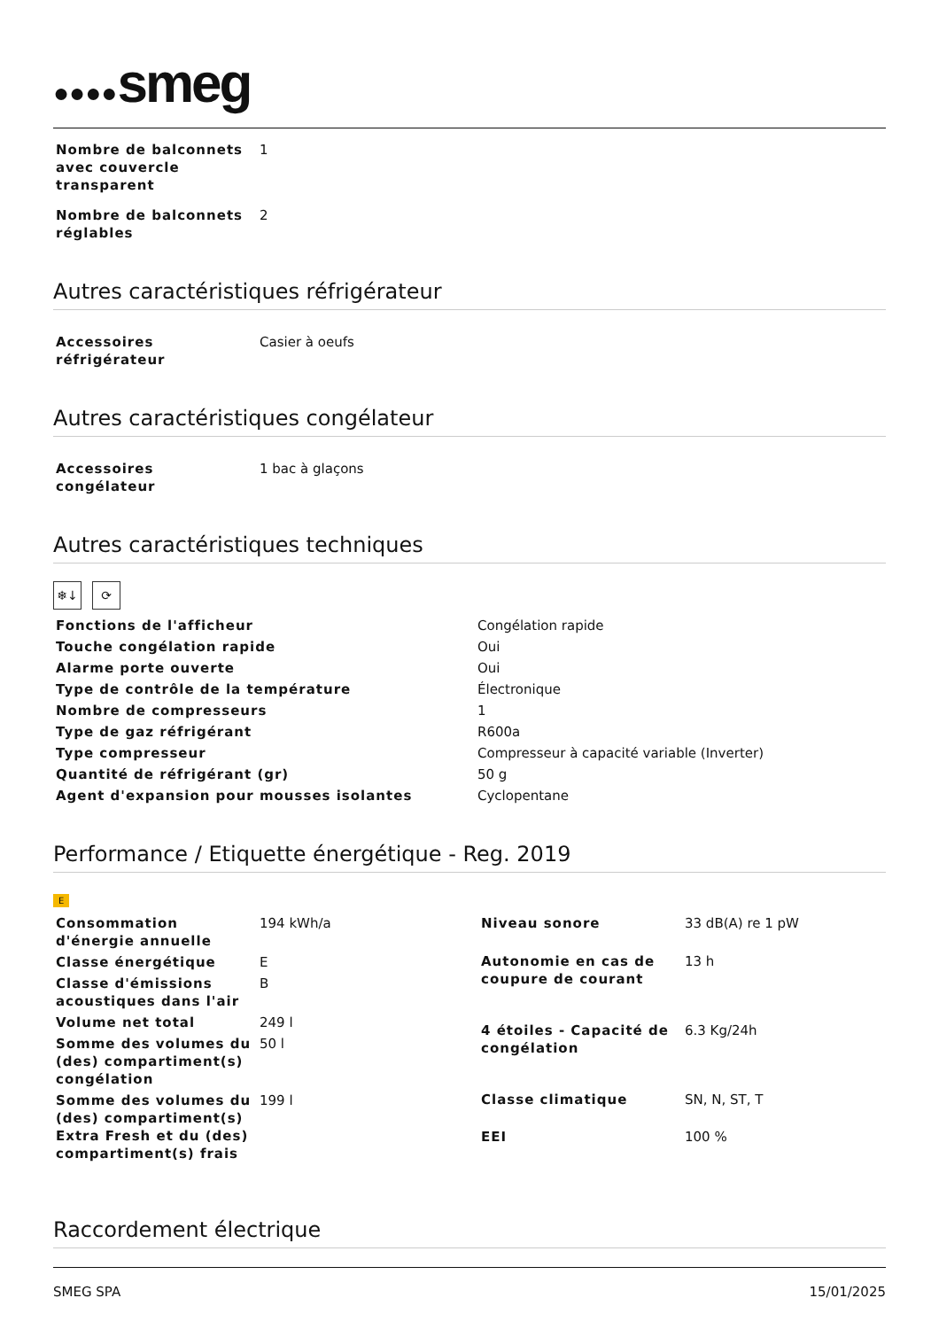●●●●smeg
| Nombre de balconnets avec couvercle transparent | 1 |
| Nombre de balconnets réglables | 2 |
Autres caractéristiques réfrigérateur
| Accessoires réfrigérateur | Casier à oeufs |
Autres caractéristiques congélateur
| Accessoires congélateur | 1 bac à glaçons |
Autres caractéristiques techniques
❄↓ ⟳
| Fonctions de l'afficheur | Congélation rapide |
| Touche congélation rapide | Oui |
| Alarme porte ouverte | Oui |
| Type de contrôle de la température | Électronique |
| Nombre de compresseurs | 1 |
| Type de gaz réfrigérant | R600a |
| Type compresseur | Compresseur à capacité variable (Inverter) |
| Quantité de réfrigérant (gr) | 50 g |
| Agent d'expansion pour mousses isolantes | Cyclopentane |
Performance / Etiquette énergétique - Reg. 2019
E
| Consommation d'énergie annuelle | 194 kWh/a |
| Classe énergétique | E |
| Classe d'émissions acoustiques dans l'air | B |
| Volume net total | 249 l |
| Somme des volumes du (des) compartiment(s) congélation | 50 l |
| Somme des volumes du (des) compartiment(s) Extra Fresh et du (des) compartiment(s) frais | 199 l |
| Niveau sonore | 33 dB(A) re 1 pW |
| Autonomie en cas de coupure de courant | 13 h |
| 4 étoiles - Capacité de congélation | 6.3 Kg/24h |
| Classe climatique | SN, N, ST, T |
| EEI | 100 % |
Raccordement électrique
SMEG SPA 15/01/2025